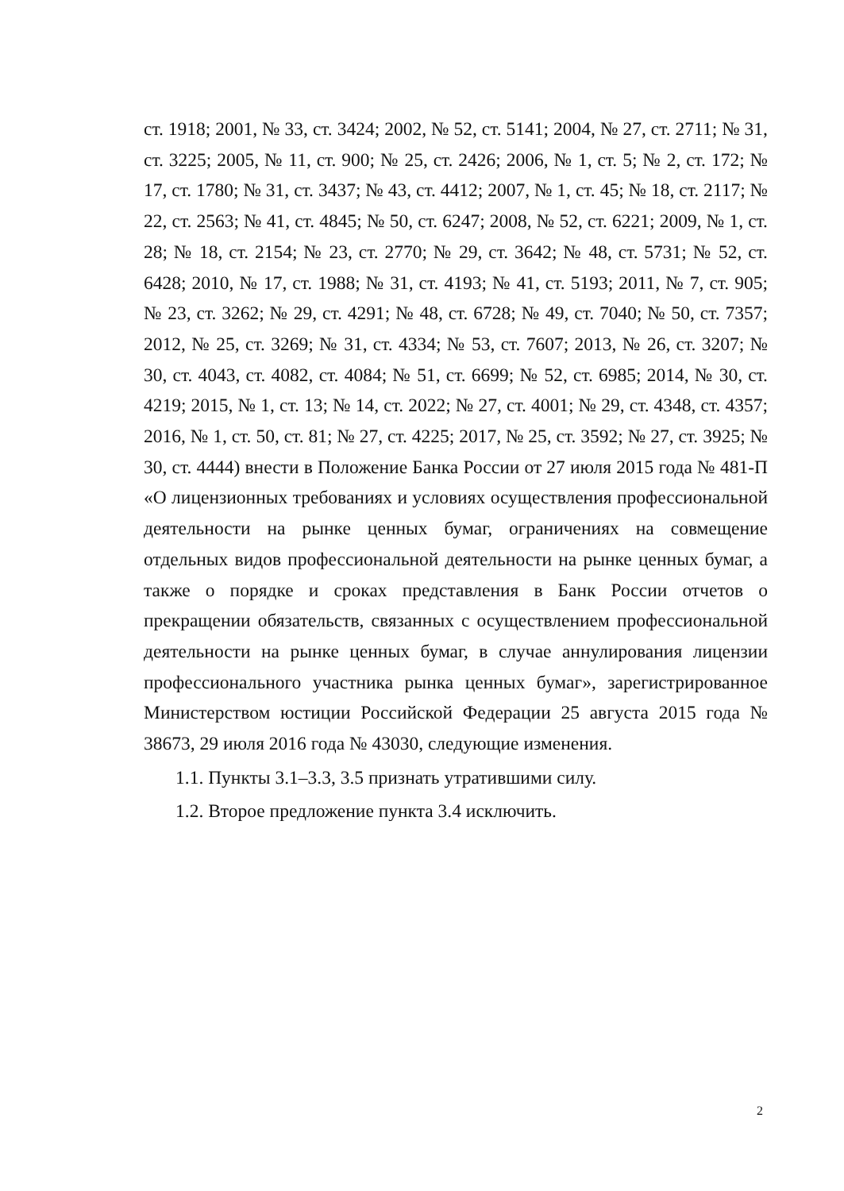ст. 1918; 2001, № 33, ст. 3424; 2002, № 52, ст. 5141; 2004, № 27, ст. 2711; № 31, ст. 3225; 2005, № 11, ст. 900; № 25, ст. 2426; 2006, № 1, ст. 5; № 2, ст. 172; № 17, ст. 1780; № 31, ст. 3437; № 43, ст. 4412; 2007, № 1, ст. 45; № 18, ст. 2117; № 22, ст. 2563; № 41, ст. 4845; № 50, ст. 6247; 2008, № 52, ст. 6221; 2009, № 1, ст. 28; № 18, ст. 2154; № 23, ст. 2770; № 29, ст. 3642; № 48, ст. 5731; № 52, ст. 6428; 2010, № 17, ст. 1988; № 31, ст. 4193; № 41, ст. 5193; 2011, № 7, ст. 905; № 23, ст. 3262; № 29, ст. 4291; № 48, ст. 6728; № 49, ст. 7040; № 50, ст. 7357; 2012, № 25, ст. 3269; № 31, ст. 4334; № 53, ст. 7607; 2013, № 26, ст. 3207; № 30, ст. 4043, ст. 4082, ст. 4084; № 51, ст. 6699; № 52, ст. 6985; 2014, № 30, ст. 4219; 2015, № 1, ст. 13; № 14, ст. 2022; № 27, ст. 4001; № 29, ст. 4348, ст. 4357; 2016, № 1, ст. 50, ст. 81; № 27, ст. 4225; 2017, № 25, ст. 3592; № 27, ст. 3925; № 30, ст. 4444) внести в Положение Банка России от 27 июля 2015 года № 481-П «О лицензионных требованиях и условиях осуществления профессиональной деятельности на рынке ценных бумаг, ограничениях на совмещение отдельных видов профессиональной деятельности на рынке ценных бумаг, а также о порядке и сроках представления в Банк России отчетов о прекращении обязательств, связанных с осуществлением профессиональной деятельности на рынке ценных бумаг, в случае аннулирования лицензии профессионального участника рынка ценных бумаг», зарегистрированное Министерством юстиции Российской Федерации 25 августа 2015 года № 38673, 29 июля 2016 года № 43030, следующие изменения.
1.1. Пункты 3.1–3.3, 3.5 признать утратившими силу.
1.2. Второе предложение пункта 3.4 исключить.
2